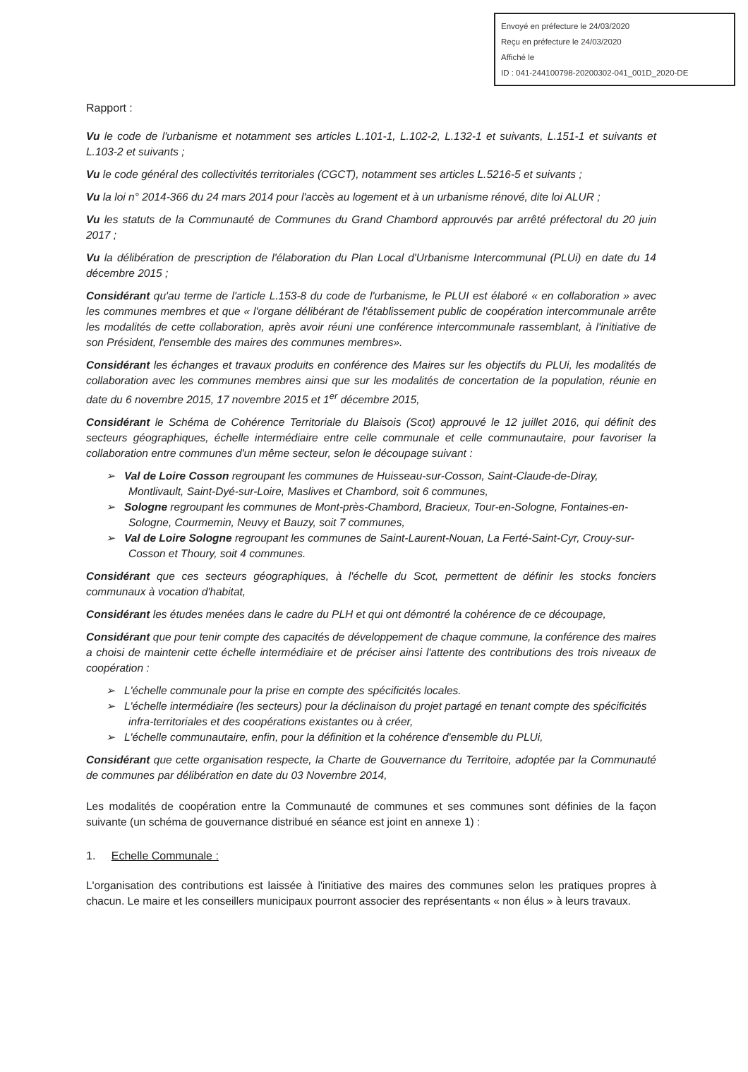Envoyé en préfecture le 24/03/2020
Reçu en préfecture le 24/03/2020
Affiché le
ID : 041-244100798-20200302-041_001D_2020-DE
Rapport :
Vu le code de l'urbanisme et notamment ses articles L.101-1, L.102-2, L.132-1 et suivants, L.151-1 et suivants et L.103-2 et suivants ;
Vu le code général des collectivités territoriales (CGCT), notamment ses articles L.5216-5 et suivants ;
Vu la loi n° 2014-366 du 24 mars 2014 pour l'accès au logement et à un urbanisme rénové, dite loi ALUR ;
Vu les statuts de la Communauté de Communes du Grand Chambord approuvés par arrêté préfectoral du 20 juin 2017 ;
Vu la délibération de prescription de l'élaboration du Plan Local d'Urbanisme Intercommunal (PLUi) en date du 14 décembre 2015 ;
Considérant qu'au terme de l'article L.153-8 du code de l'urbanisme, le PLUI est élaboré « en collaboration » avec les communes membres et que « l'organe délibérant de l'établissement public de coopération intercommunale arrête les modalités de cette collaboration, après avoir réuni une conférence intercommunale rassemblant, à l'initiative de son Président, l'ensemble des maires des communes membres».
Considérant les échanges et travaux produits en conférence des Maires sur les objectifs du PLUi, les modalités de collaboration avec les communes membres ainsi que sur les modalités de concertation de la population, réunie en date du 6 novembre 2015, 17 novembre 2015 et 1<sup>er</sup> décembre 2015,
Considérant le Schéma de Cohérence Territoriale du Blaisois (Scot) approuvé le 12 juillet 2016, qui définit des secteurs géographiques, échelle intermédiaire entre celle communale et celle communautaire, pour favoriser la collaboration entre communes d'un même secteur, selon le découpage suivant :
➢ Val de Loire Cosson regroupant les communes de Huisseau-sur-Cosson, Saint-Claude-de-Diray, Montlivault, Saint-Dyé-sur-Loire, Maslives et Chambord, soit 6 communes,
➢ Sologne regroupant les communes de Mont-près-Chambord, Bracieux, Tour-en-Sologne, Fontaines-en-Sologne, Courmemin, Neuvy et Bauzy, soit 7 communes,
➢ Val de Loire Sologne regroupant les communes de Saint-Laurent-Nouan, La Ferté-Saint-Cyr, Crouy-sur-Cosson et Thoury, soit 4 communes.
Considérant que ces secteurs géographiques, à l'échelle du Scot, permettent de définir les stocks fonciers communaux à vocation d'habitat,
Considérant les études menées dans le cadre du PLH et qui ont démontré la cohérence de ce découpage,
Considérant que pour tenir compte des capacités de développement de chaque commune, la conférence des maires a choisi de maintenir cette échelle intermédiaire et de préciser ainsi l'attente des contributions des trois niveaux de coopération :
➢ L'échelle communale pour la prise en compte des spécificités locales.
➢ L'échelle intermédiaire (les secteurs) pour la déclinaison du projet partagé en tenant compte des spécificités infra-territoriales et des coopérations existantes ou à créer,
➢ L'échelle communautaire, enfin, pour la définition et la cohérence d'ensemble du PLUi,
Considérant que cette organisation respecte, la Charte de Gouvernance du Territoire, adoptée par la Communauté de communes par délibération en date du 03 Novembre 2014,
Les modalités de coopération entre la Communauté de communes et ses communes sont définies de la façon suivante (un schéma de gouvernance distribué en séance est joint en annexe 1) :
1. Echelle Communale :
L'organisation des contributions est laissée à l'initiative des maires des communes selon les pratiques propres à chacun. Le maire et les conseillers municipaux pourront associer des représentants « non élus » à leurs travaux.